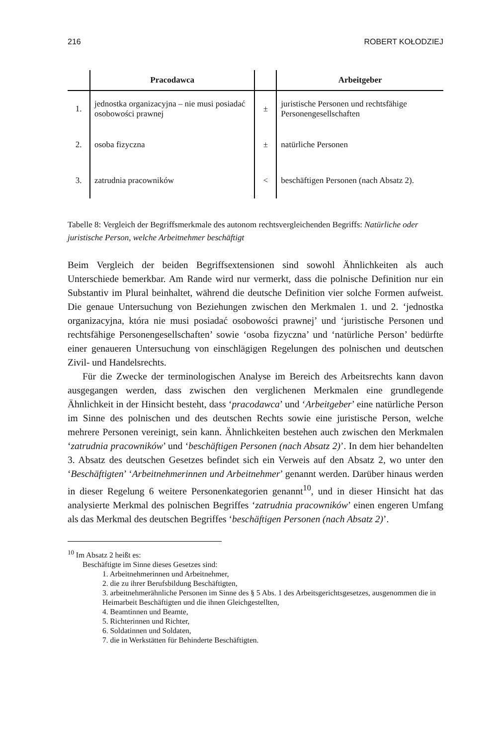216 ROBERT KOŁODZIEJ
| | Pracodawca | | Arbeitgeber |
| --- | --- | --- | --- |
| 1. | jednostka organizacyjna – nie musi posiadać osobowości prawnej | ± | juristische Personen und rechtsfähige Personengesellschaften |
| 2. | osoba fizyczna | ± | natürliche Personen |
| 3. | zatrudnia pracowników | < | beschäftigen Personen (nach Absatz 2). |
Tabelle 8: Vergleich der Begriffsmerkmale des autonom rechtsvergleichenden Begriffs: Natürliche oder juristische Person, welche Arbeitnehmer beschäftigt
Beim Vergleich der beiden Begriffsextensionen sind sowohl Ähnlichkeiten als auch Unterschiede bemerkbar. Am Rande wird nur vermerkt, dass die polnische Definition nur ein Substantiv im Plural beinhaltet, während die deutsche Definition vier solche Formen aufweist. Die genaue Untersuchung von Beziehungen zwischen den Merkmalen 1. und 2. ‘jednostka organizacyjna, która nie musi posiadać osobowości prawnej’ und ‘juristische Personen und rechtsfähige Personengesellschaften’ sowie ‘osoba fizyczna’ und ‘natürliche Person’ bedürfte einer genaueren Untersuchung von einschlägigen Regelungen des polnischen und deutschen Zivil- und Handelsrechts.
Für die Zwecke der terminologischen Analyse im Bereich des Arbeitsrechts kann davon ausgegangen werden, dass zwischen den verglichenen Merkmalen eine grundlegende Ähnlichkeit in der Hinsicht besteht, dass ‘pracodawca’ und ‘Arbeitgeber’ eine natürliche Person im Sinne des polnischen und des deutschen Rechts sowie eine juristische Person, welche mehrere Personen vereinigt, sein kann. Ähnlichkeiten bestehen auch zwischen den Merkmalen ‘zatrudnia pracowników’ und ‘beschäftigen Personen (nach Absatz 2)’. In dem hier behandelten 3. Absatz des deutschen Gesetzes befindet sich ein Verweis auf den Absatz 2, wo unter den ‘Beschäftigten’ ‘Arbeitnehmerinnen und Arbeitnehmer’ genannt werden. Darüber hinaus werden in dieser Regelung 6 weitere Personenkategorien genannt<sup>10</sup>, und in dieser Hinsicht hat das analysierte Merkmal des polnischen Begriffes ‘zatrudnia pracowników’ einen engeren Umfang als das Merkmal des deutschen Begriffes ‘beschäftigen Personen (nach Absatz 2)’.
<sup>10</sup> Im Absatz 2 heißt es:
Beschäftigte im Sinne dieses Gesetzes sind:
1. Arbeitnehmerinnen und Arbeitnehmer,
2. die zu ihrer Berufsbildung Beschäftigten,
3. arbeitnehmerähnliche Personen im Sinne des § 5 Abs. 1 des Arbeitsgerichtsgesetzes, ausgenommen die in Heimarbeit Beschäftigten und die ihnen Gleichgestellten,
4. Beamtinnen und Beamte,
5. Richterinnen und Richter,
6. Soldatinnen und Soldaten,
7. die in Werkstätten für Behinderte Beschäftigten.